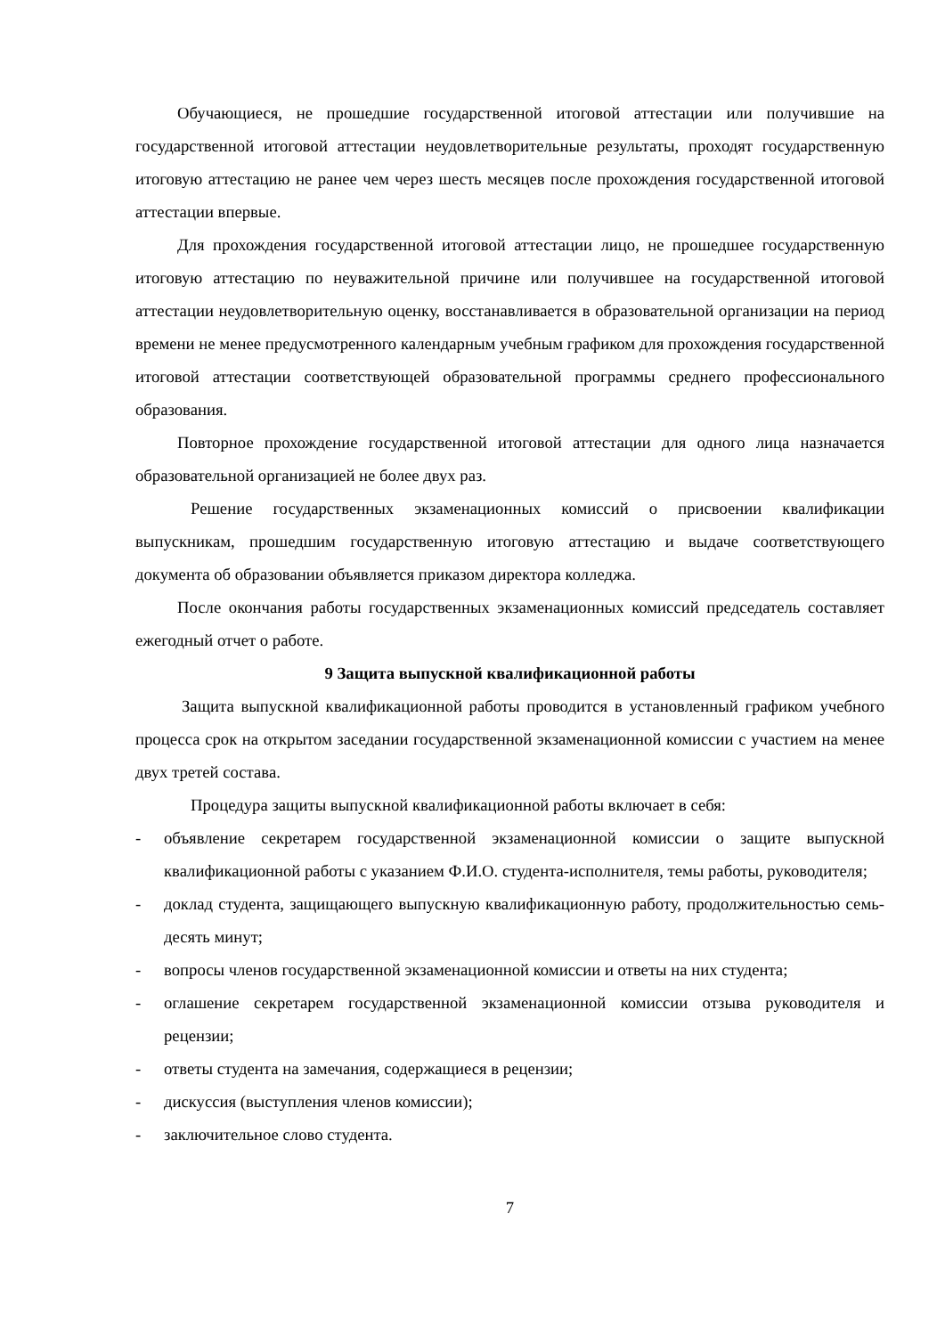Обучающиеся, не прошедшие государственной итоговой аттестации или получившие на государственной итоговой аттестации неудовлетворительные результаты, проходят государственную итоговую аттестацию не ранее чем через шесть месяцев после прохождения государственной итоговой аттестации впервые.
Для прохождения государственной итоговой аттестации лицо, не прошедшее государственную итоговую аттестацию по неуважительной причине или получившее на государственной итоговой аттестации неудовлетворительную оценку, восстанавливается в образовательной организации на период времени не менее предусмотренного календарным учебным графиком для прохождения государственной итоговой аттестации соответствующей образовательной программы среднего профессионального образования.
Повторное прохождение государственной итоговой аттестации для одного лица назначается образовательной организацией не более двух раз.
Решение государственных экзаменационных комиссий о присвоении квалификации выпускникам, прошедшим государственную итоговую аттестацию и выдаче соответствующего документа об образовании объявляется приказом директора колледжа.
После окончания работы государственных экзаменационных комиссий председатель составляет ежегодный отчет о работе.
9 Защита выпускной квалификационной работы
Защита выпускной квалификационной работы проводится в установленный графиком учебного процесса срок на открытом заседании государственной экзаменационной комиссии с участием на менее двух третей состава.
Процедура защиты выпускной квалификационной работы включает в себя:
- объявление секретарем государственной экзаменационной комиссии о защите выпускной квалификационной работы с указанием Ф.И.О. студента-исполнителя, темы работы, руководителя;
- доклад студента, защищающего выпускную квалификационную работу, продолжительностью семь-десять минут;
- вопросы членов государственной экзаменационной комиссии и ответы на них студента;
- оглашение секретарем государственной экзаменационной комиссии отзыва руководителя и рецензии;
- ответы студента на замечания, содержащиеся в рецензии;
- дискуссия (выступления членов комиссии);
- заключительное слово студента.
7